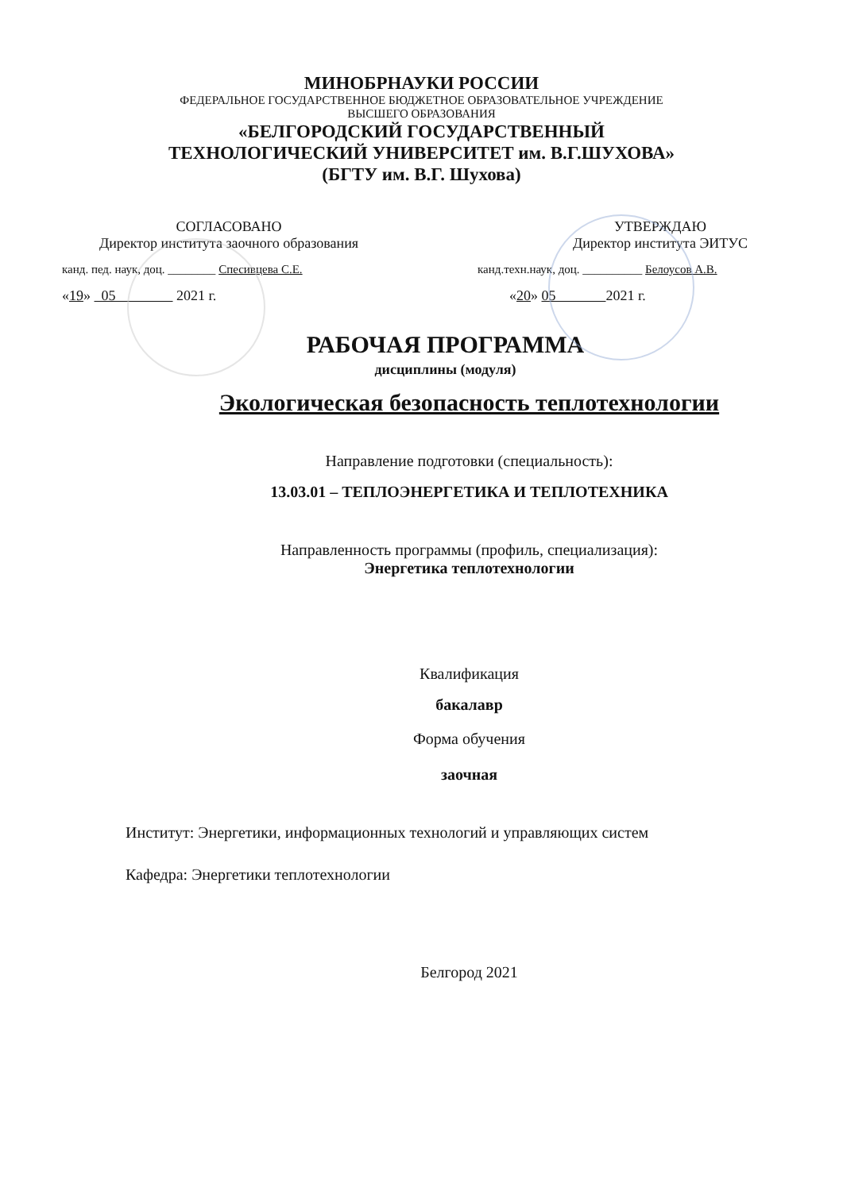МИНОБРНАУКИ РОССИИ
ФЕДЕРАЛЬНОЕ ГОСУДАРСТВЕННОЕ БЮДЖЕТНОЕ ОБРАЗОВАТЕЛЬНОЕ УЧРЕЖДЕНИЕ
ВЫСШЕГО ОБРАЗОВАНИЯ
«БЕЛГОРОДСКИЙ ГОСУДАРСТВЕННЫЙ
ТЕХНОЛОГИЧЕСКИЙ УНИВЕРСИТЕТ им. В.Г.ШУХОВА»
(БГТУ им. В.Г. Шухова)
СОГЛАСОВАНО
Директор института заочного образования
канд. пед. наук, доц. ________ Спесивцева С.Е.
«19» 05 2021 г.
УТВЕРЖДАЮ
Директор института ЭИТУС
канд.техн.наук, доц. __________ Белоусов А.В.
«20» 05 2021 г.
РАБОЧАЯ ПРОГРАММА
дисциплины (модуля)
Экологическая безопасность теплотехнологии
Направление подготовки (специальность):
13.03.01 – ТЕПЛОЭНЕРГЕТИКА И ТЕПЛОТЕХНИКА
Направленность программы (профиль, специализация):
Энергетика теплотехнологии
Квалификация
бакалавр
Форма обучения
заочная
Институт: Энергетики, информационных технологий и управляющих систем
Кафедра: Энергетики теплотехнологии
Белгород 2021